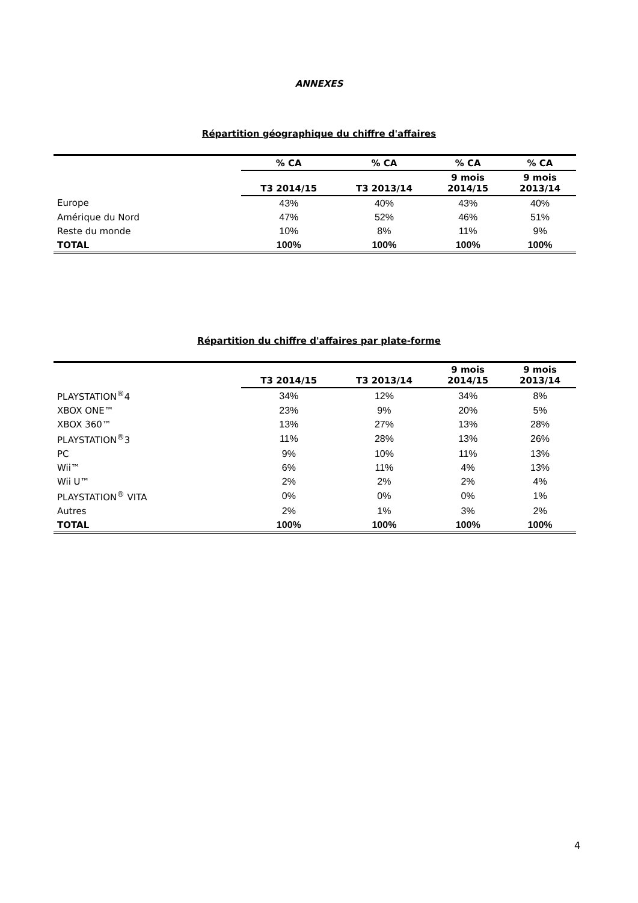ANNEXES
Répartition géographique du chiffre d'affaires
| | % CA | % CA | % CA | % CA |
| | T3 2014/15 | T3 2013/14 | 9 mois 2014/15 | 9 mois 2013/14 |
| Europe | 43% | 40% | 43% | 40% |
| Amérique du Nord | 47% | 52% | 46% | 51% |
| Reste du monde | 10% | 8% | 11% | 9% |
| TOTAL | 100% | 100% | 100% | 100% |
Répartition du chiffre d'affaires par plate-forme
| | T3 2014/15 | T3 2013/14 | 9 mois 2014/15 | 9 mois 2013/14 |
| PLAYSTATION<sup>®</sup>4 | 34% | 12% | 34% | 8% |
| XBOX ONE™ | 23% | 9% | 20% | 5% |
| XBOX 360™ | 13% | 27% | 13% | 28% |
| PLAYSTATION<sup>®</sup>3 | 11% | 28% | 13% | 26% |
| PC | 9% | 10% | 11% | 13% |
| Wii™ | 6% | 11% | 4% | 13% |
| Wii U™ | 2% | 2% | 2% | 4% |
| PLAYSTATION<sup>®</sup> VITA | 0% | 0% | 0% | 1% |
| Autres | 2% | 1% | 3% | 2% |
| TOTAL | 100% | 100% | 100% | 100% |
4